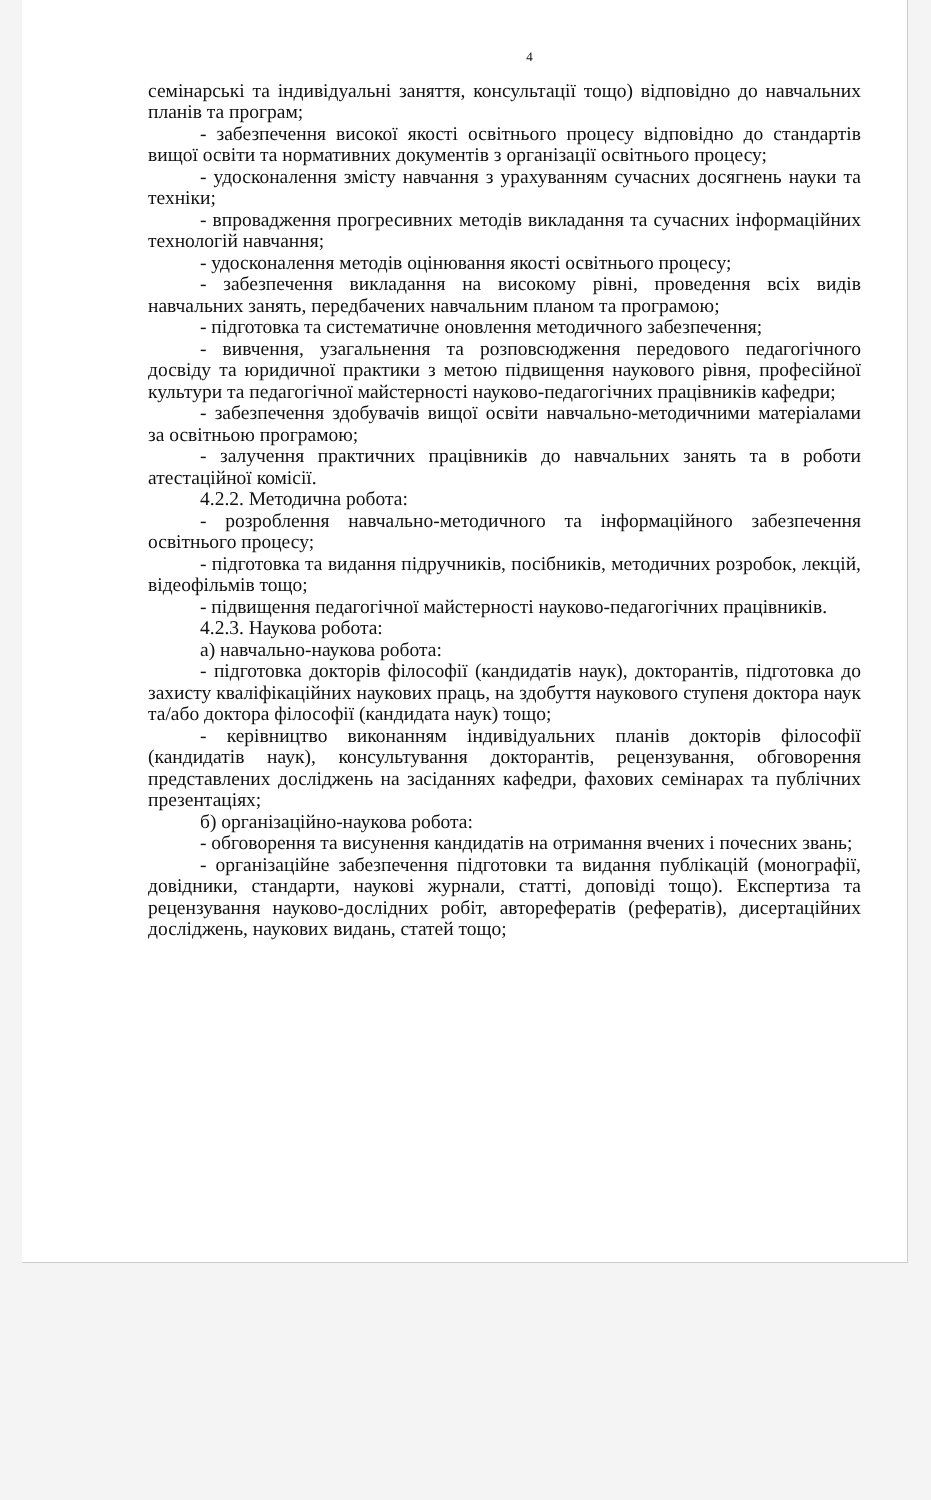4
семінарські та індивідуальні заняття, консультації тощо) відповідно до навчальних планів та програм;
- забезпечення високої якості освітнього процесу відповідно до стандартів вищої освіти та нормативних документів з організації освітнього процесу;
- удосконалення змісту навчання з урахуванням сучасних досягнень науки та техніки;
- впровадження прогресивних методів викладання та сучасних інформаційних технологій навчання;
- удосконалення методів оцінювання якості освітнього процесу;
- забезпечення викладання на високому рівні, проведення всіх видів навчальних занять, передбачених навчальним планом та програмою;
- підготовка та систематичне оновлення методичного забезпечення;
- вивчення, узагальнення та розповсюдження передового педагогічного досвіду та юридичної практики з метою підвищення наукового рівня, професійної культури та педагогічної майстерності науково-педагогічних працівників кафедри;
- забезпечення здобувачів вищої освіти навчально-методичними матеріалами за освітньою програмою;
- залучення практичних працівників до навчальних занять та в роботи атестаційної комісії.
4.2.2. Методична робота:
- розроблення навчально-методичного та інформаційного забезпечення освітнього процесу;
- підготовка та видання підручників, посібників, методичних розробок, лекцій, відеофільмів тощо;
- підвищення педагогічної майстерності науково-педагогічних працівників.
4.2.3. Наукова робота:
а) навчально-наукова робота:
- підготовка докторів філософії (кандидатів наук), докторантів, підготовка до захисту кваліфікаційних наукових праць, на здобуття наукового ступеня доктора наук та/або доктора філософії (кандидата наук) тощо;
- керівництво виконанням індивідуальних планів докторів філософії (кандидатів наук), консультування докторантів, рецензування, обговорення представлених досліджень на засіданнях кафедри, фахових семінарах та публічних презентаціях;
б) організаційно-наукова робота:
- обговорення та висунення кандидатів на отримання вчених і почесних звань;
- організаційне забезпечення підготовки та видання публікацій (монографії, довідники, стандарти, наукові журнали, статті, доповіді тощо). Експертиза та рецензування науково-дослідних робіт, авторефератів (рефератів), дисертаційних досліджень, наукових видань, статей тощо;